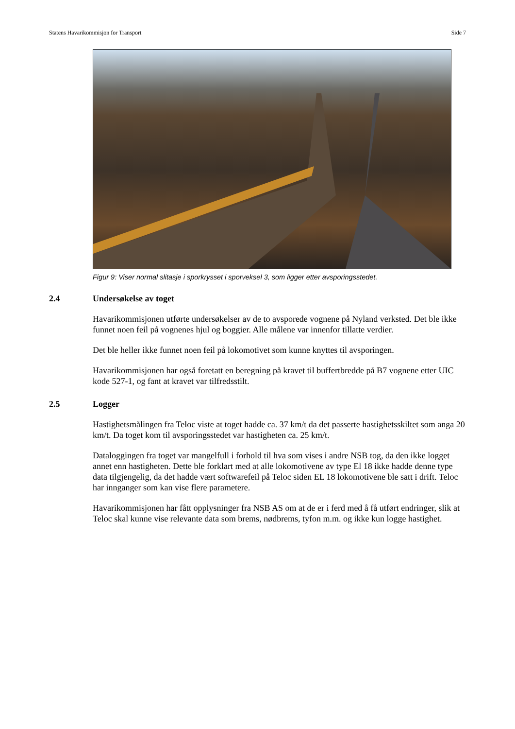Statens Havarikommisjon for Transport Side 7
Figur 9: Viser normal slitasje i sporkrysset i sporveksel 3, som ligger etter avsporingsstedet.
2.4 Undersøkelse av toget
Havarikommisjonen utførte undersøkelser av de to avsporede vognene på Nyland verksted. Det ble ikke funnet noen feil på vognenes hjul og boggier. Alle målene var innenfor tillatte verdier.
Det ble heller ikke funnet noen feil på lokomotivet som kunne knyttes til avsporingen.
Havarikommisjonen har også foretatt en beregning på kravet til buffertbredde på B7 vognene etter UIC kode 527-1, og fant at kravet var tilfredsstilt.
2.5 Logger
Hastighetsmålingen fra Teloc viste at toget hadde ca. 37 km/t da det passerte hastighetsskiltet som anga 20 km/t. Da toget kom til avsporingsstedet var hastigheten ca. 25 km/t.
Dataloggingen fra toget var mangelfull i forhold til hva som vises i andre NSB tog, da den ikke logget annet enn hastigheten. Dette ble forklart med at alle lokomotivene av type El 18 ikke hadde denne type data tilgjengelig, da det hadde vært softwarefeil på Teloc siden EL 18 lokomotivene ble satt i drift. Teloc har innganger som kan vise flere parametere.
Havarikommisjonen har fått opplysninger fra NSB AS om at de er i ferd med å få utført endringer, slik at Teloc skal kunne vise relevante data som brems, nødbrems, tyfon m.m. og ikke kun logge hastighet.